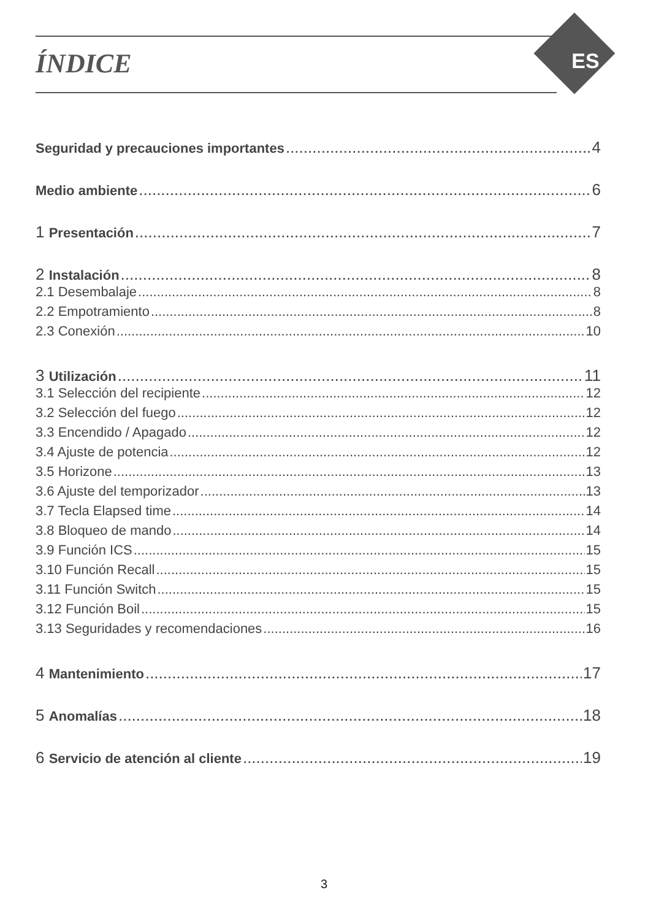ES
ÍNDICE
Seguridad y precauciones importantes 4
Medio ambiente 6
1 Presentación 7
2 Instalación 8
2.1 Desembalaje 8
2.2 Empotramiento 8
2.3 Conexión 10
3 Utilización 11
3.1 Selección del recipiente 12
3.2 Selección del fuego 12
3.3 Encendido / Apagado 12
3.4 Ajuste de potencia 12
3.5 Horizone 13
3.6 Ajuste del temporizador 13
3.7 Tecla Elapsed time 14
3.8 Bloqueo de mando 14
3.9 Función ICS 15
3.10 Función Recall 15
3.11 Función Switch 15
3.12 Función Boil 15
3.13 Seguridades y recomendaciones 16
4 Mantenimiento 17
5 Anomalías 18
6 Servicio de atención al cliente 19
3